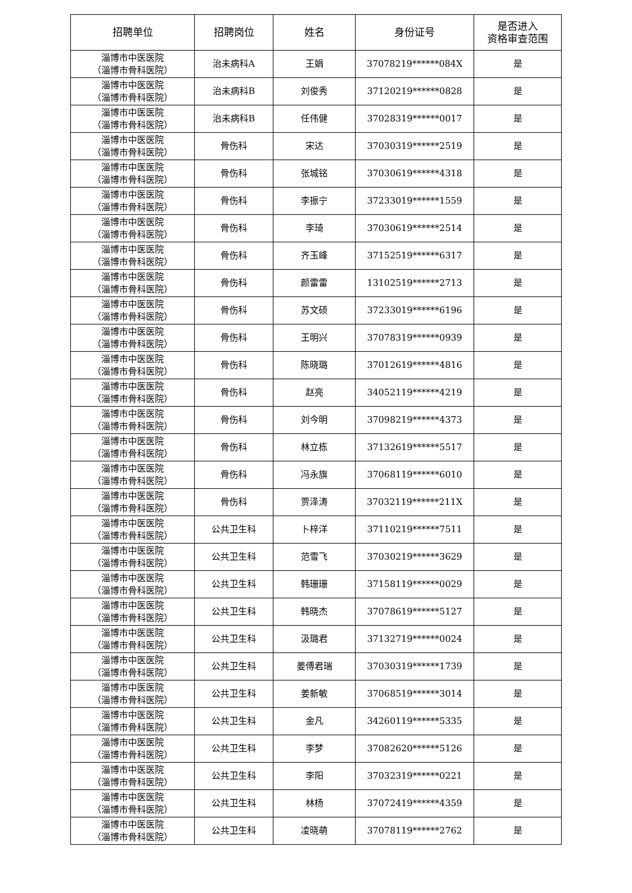| 招聘单位 | 招聘岗位 | 姓名 | 身份证号 | 是否进入 资格审查范围 |
| --- | --- | --- | --- | --- |
| 淄博市中医医院 （淄博市骨科医院） | 治未病科A | 王娟 | 37078219******084X | 是 |
| 淄博市中医医院 （淄博市骨科医院） | 治未病科B | 刘俊秀 | 37120219******0828 | 是 |
| 淄博市中医医院 （淄博市骨科医院） | 治未病科B | 任伟健 | 37028319******0017 | 是 |
| 淄博市中医医院 （淄博市骨科医院） | 骨伤科 | 宋达 | 37030319******2519 | 是 |
| 淄博市中医医院 （淄博市骨科医院） | 骨伤科 | 张城铭 | 37030619******4318 | 是 |
| 淄博市中医医院 （淄博市骨科医院） | 骨伤科 | 李振宁 | 37233019******1559 | 是 |
| 淄博市中医医院 （淄博市骨科医院） | 骨伤科 | 李琦 | 37030619******2514 | 是 |
| 淄博市中医医院 （淄博市骨科医院） | 骨伤科 | 齐玉峰 | 37152519******6317 | 是 |
| 淄博市中医医院 （淄博市骨科医院） | 骨伤科 | 颜雷雷 | 13102519******2713 | 是 |
| 淄博市中医医院 （淄博市骨科医院） | 骨伤科 | 苏文硕 | 37233019******6196 | 是 |
| 淄博市中医医院 （淄博市骨科医院） | 骨伤科 | 王明兴 | 37078319******0939 | 是 |
| 淄博市中医医院 （淄博市骨科医院） | 骨伤科 | 陈晓璐 | 37012619******4816 | 是 |
| 淄博市中医医院 （淄博市骨科医院） | 骨伤科 | 赵亮 | 34052119******4219 | 是 |
| 淄博市中医医院 （淄博市骨科医院） | 骨伤科 | 刘今明 | 37098219******4373 | 是 |
| 淄博市中医医院 （淄博市骨科医院） | 骨伤科 | 林立栋 | 37132619******5517 | 是 |
| 淄博市中医医院 （淄博市骨科医院） | 骨伤科 | 冯永旗 | 37068119******6010 | 是 |
| 淄博市中医医院 （淄博市骨科医院） | 骨伤科 | 贾泽涛 | 37032119******211X | 是 |
| 淄博市中医医院 （淄博市骨科医院） | 公共卫生科 | 卜梓洋 | 37110219******7511 | 是 |
| 淄博市中医医院 （淄博市骨科医院） | 公共卫生科 | 范雪飞 | 37030219******3629 | 是 |
| 淄博市中医医院 （淄博市骨科医院） | 公共卫生科 | 韩珊珊 | 37158119******0029 | 是 |
| 淄博市中医医院 （淄博市骨科医院） | 公共卫生科 | 韩晓杰 | 37078619******5127 | 是 |
| 淄博市中医医院 （淄博市骨科医院） | 公共卫生科 | 汲璐君 | 37132719******0024 | 是 |
| 淄博市中医医院 （淄博市骨科医院） | 公共卫生科 | 姜傅君瑞 | 37030319******1739 | 是 |
| 淄博市中医医院 （淄博市骨科医院） | 公共卫生科 | 姜新敏 | 37068519******3014 | 是 |
| 淄博市中医医院 （淄博市骨科医院） | 公共卫生科 | 金凡 | 34260119******5335 | 是 |
| 淄博市中医医院 （淄博市骨科医院） | 公共卫生科 | 李梦 | 37082620******5126 | 是 |
| 淄博市中医医院 （淄博市骨科医院） | 公共卫生科 | 李阳 | 37032319******0221 | 是 |
| 淄博市中医医院 （淄博市骨科医院） | 公共卫生科 | 林杨 | 37072419******4359 | 是 |
| 淄博市中医医院 （淄博市骨科医院） | 公共卫生科 | 凌晓萌 | 37078119******2762 | 是 |